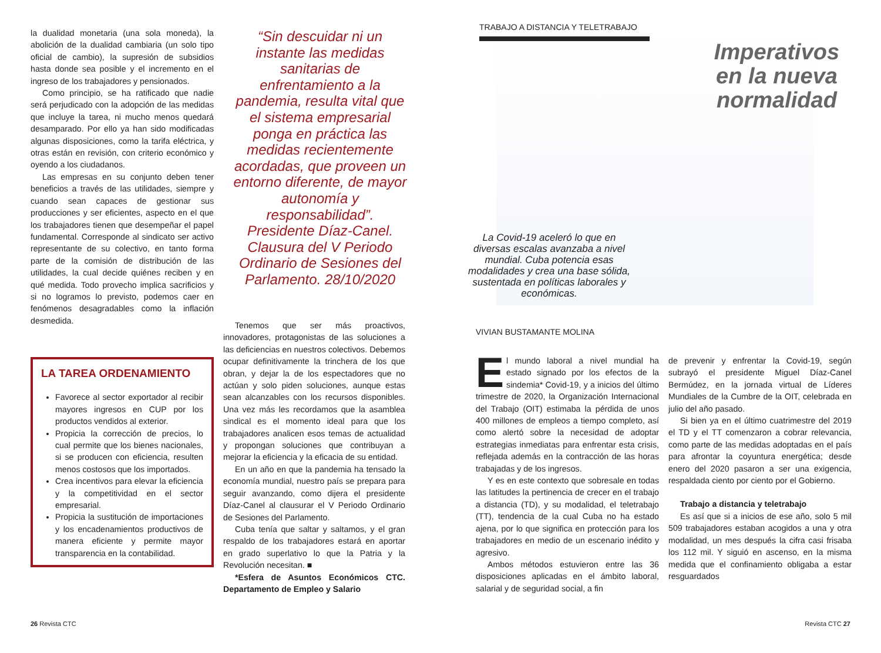la dualidad monetaria (una sola moneda), la abolición de la dualidad cambiaria (un solo tipo oficial de cambio), la supresión de subsidios hasta donde sea posible y el incremento en el ingreso de los trabajadores y pensionados.
Como principio, se ha ratificado que nadie será perjudicado con la adopción de las medidas que incluye la tarea, ni mucho menos quedará desamparado. Por ello ya han sido modificadas algunas disposiciones, como la tarifa eléctrica, y otras están en revisión, con criterio económico y oyendo a los ciudadanos.
Las empresas en su conjunto deben tener beneficios a través de las utilidades, siempre y cuando sean capaces de gestionar sus producciones y ser eficientes, aspecto en el que los trabajadores tienen que desempeñar el papel fundamental. Corresponde al sindicato ser activo representante de su colectivo, en tanto forma parte de la comisión de distribución de las utilidades, la cual decide quiénes reciben y en qué medida. Todo provecho implica sacrificios y si no logramos lo previsto, podemos caer en fenómenos desagradables como la inflación desmedida.
LA TAREA ORDENAMIENTO
Favorece al sector exportador al recibir mayores ingresos en CUP por los productos vendidos al exterior.
Propicia la corrección de precios, lo cual permite que los bienes nacionales, si se producen con eficiencia, resulten menos costosos que los importados.
Crea incentivos para elevar la eficiencia y la competitividad en el sector empresarial.
Propicia la sustitución de importaciones y los encadenamientos productivos de manera eficiente y permite mayor transparencia en la contabilidad.
“Sin descuidar ni un instante las medidas sanitarias de enfrentamiento a la pandemia, resulta vital que el sistema empresarial ponga en práctica las medidas recientemente acordadas, que proveen un entorno diferente, de mayor autonomía y responsabilidad”. Presidente Díaz-Canel. Clausura del V Periodo Ordinario de Sesiones del Parlamento. 28/10/2020
Tenemos que ser más proactivos, innovadores, protagonistas de las soluciones a las deficiencias en nuestros colectivos. Debemos ocupar definitivamente la trinchera de los que obran, y dejar la de los espectadores que no actúan y solo piden soluciones, aunque estas sean alcanzables con los recursos disponibles. Una vez más les recordamos que la asamblea sindical es el momento ideal para que los trabajadores analicen esos temas de actualidad y propongan soluciones que contribuyan a mejorar la eficiencia y la eficacia de su entidad.
En un año en que la pandemia ha tensado la economía mundial, nuestro país se prepara para seguir avanzando, como dijera el presidente Díaz-Canel al clausurar el V Periodo Ordinario de Sesiones del Parlamento.
Cuba tenía que saltar y saltamos, y el gran respaldo de los trabajadores estará en aportar en grado superlativo lo que la Patria y la Revolución necesitan. ■
*Esfera de Asuntos Económicos CTC. Departamento de Empleo y Salario
26 Revista CTC
TRABAJO A DISTANCIA Y TELETRABAJO
Imperativos en la nueva normalidad
La Covid-19 aceleró lo que en diversas escalas avanzaba a nivel mundial. Cuba potencia esas modalidades y crea una base sólida, sustentada en políticas laborales y económicas.
VIVIAN BUSTAMANTE MOLINA
El mundo laboral a nivel mundial ha estado signado por los efectos de la sindemia* Covid-19, y a inicios del último trimestre de 2020, la Organización Internacional del Trabajo (OIT) estimaba la pérdida de unos 400 millones de empleos a tiempo completo, así como alertó sobre la necesidad de adoptar estrategias inmediatas para enfrentar esta crisis, reflejada además en la contracción de las horas trabajadas y de los ingresos.
Y es en este contexto que sobresale en todas las latitudes la pertinencia de crecer en el trabajo a distancia (TD), y su modalidad, el teletrabajo (TT), tendencia de la cual Cuba no ha estado ajena, por lo que significa en protección para los trabajadores en medio de un escenario inédito y agresivo.
Ambos métodos estuvieron entre las 36 disposiciones aplicadas en el ámbito laboral, salarial y de seguridad social, a fin
de prevenir y enfrentar la Covid-19, según subrayó el presidente Miguel Díaz-Canel Bermúdez, en la jornada virtual de Líderes Mundiales de la Cumbre de la OIT, celebrada en julio del año pasado.
Si bien ya en el último cuatrimestre del 2019 el TD y el TT comenzaron a cobrar relevancia, como parte de las medidas adoptadas en el país para afrontar la coyuntura energética; desde enero del 2020 pasaron a ser una exigencia, respaldada ciento por ciento por el Gobierno.
Trabajo a distancia y teletrabajo
Es así que si a inicios de ese año, solo 5 mil 509 trabajadores estaban acogidos a una y otra modalidad, un mes después la cifra casi frisaba los 112 mil. Y siguió en ascenso, en la misma medida que el confinamiento obligaba a estar resguardados
Revista CTC 27